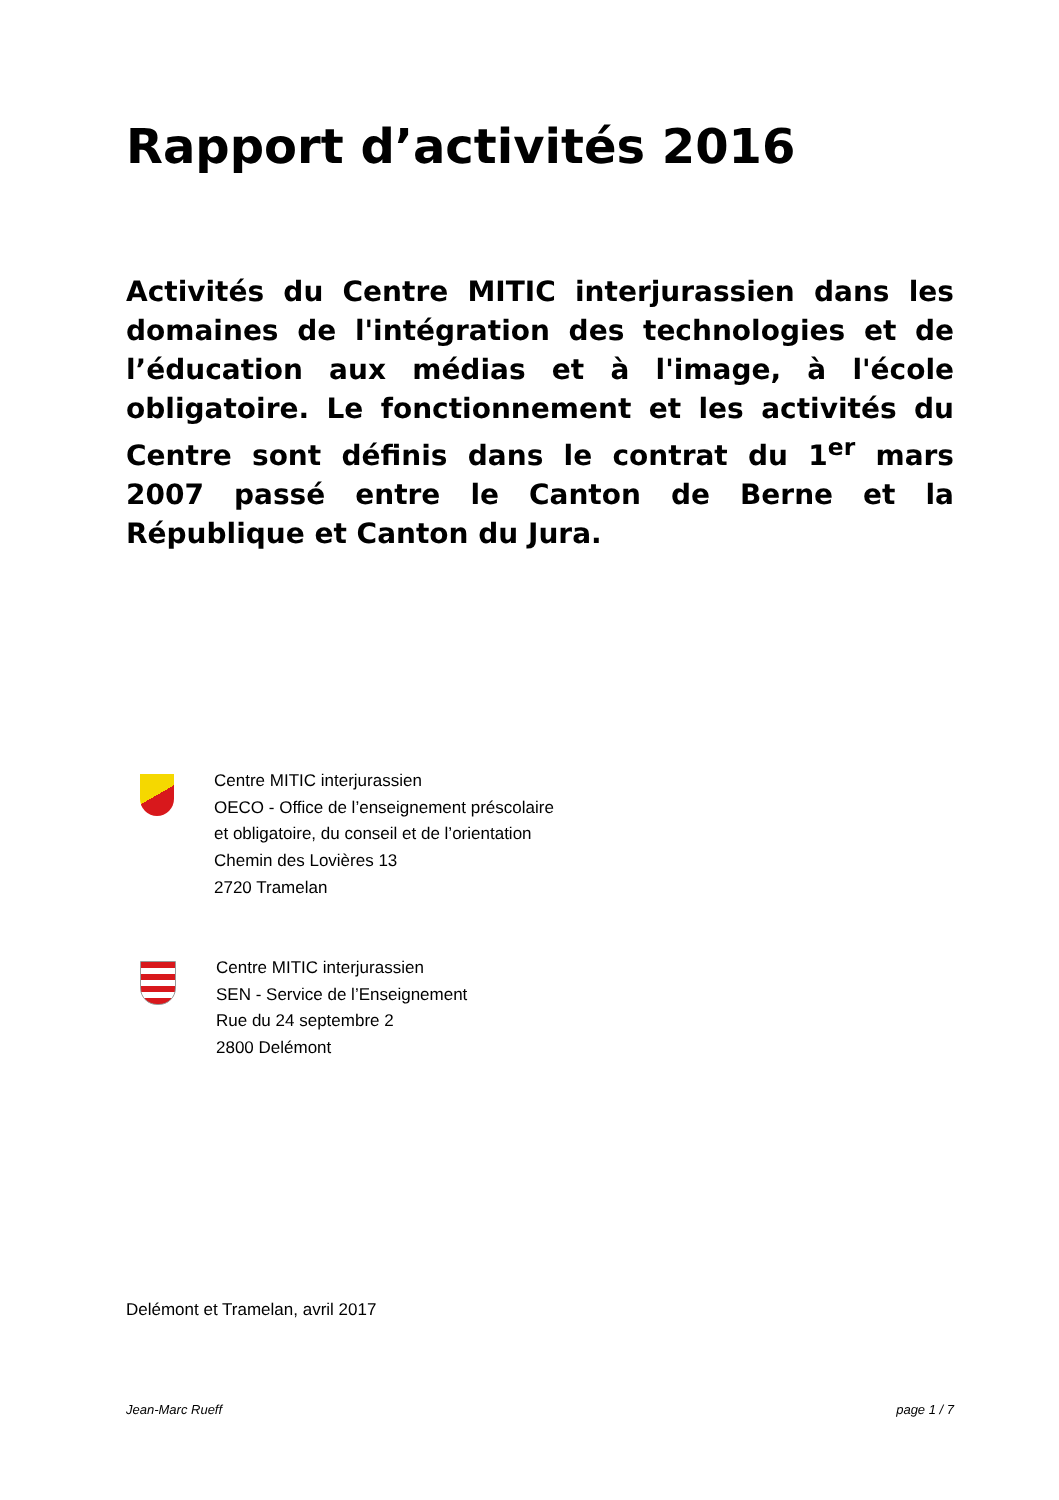Rapport d’activités 2016
Activités du Centre MITIC interjurassien dans les domaines de l'intégration des technologies et de l’éducation aux médias et à l'image, à l'école obligatoire. Le fonctionnement et les activités du Centre sont définis dans le contrat du 1<sup>er</sup> mars 2007 passé entre le Canton de Berne et la République et Canton du Jura.
Centre MITIC interjurassien
OECO - Office de l’enseignement préscolaire
et obligatoire, du conseil et de l’orientation
Chemin des Lovières 13
2720 Tramelan
Centre MITIC interjurassien
SEN - Service de l’Enseignement
Rue du 24 septembre 2
2800 Delémont
Delémont et Tramelan, avril 2017
Jean-Marc Rueff page 1 / 7